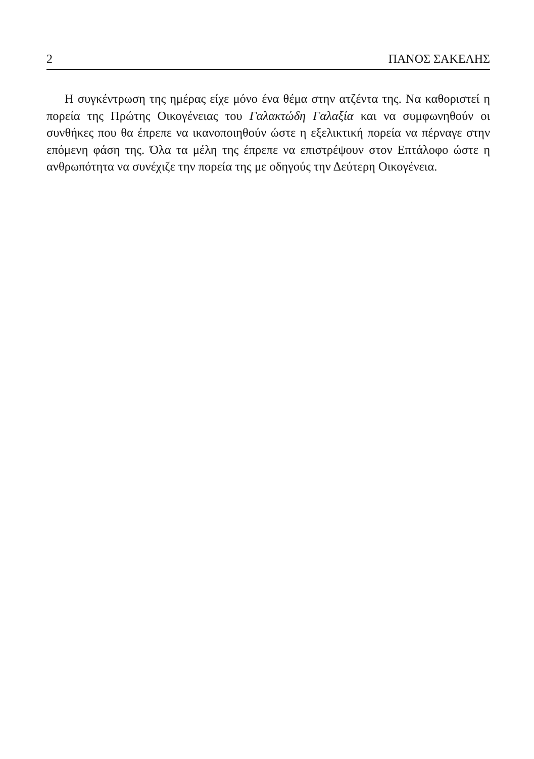2 ΠΑΝΟΣ ΣΑΚΕΛΗΣ
Η συγκέντρωση της ημέρας είχε μόνο ένα θέμα στην ατζέντα της. Να καθοριστεί η πορεία της Πρώτης Οικογένειας του Γαλακτώδη Γαλαξία και να συμφωνηθούν οι συνθήκες που θα έπρεπε να ικανοποιηθούν ώστε η εξελικτική πορεία να πέρναγε στην επόμενη φάση της. Όλα τα μέλη της έπρεπε να επιστρέψουν στον Επτάλοφο ώστε η ανθρωπότητα να συνέχιζε την πορεία της με οδηγούς την Δεύτερη Οικογένεια.